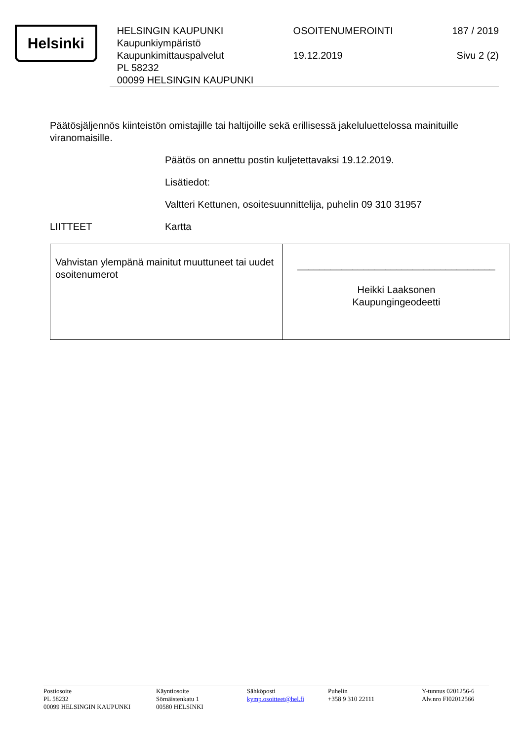Helsinki
HELSINGIN KAUPUNKI
Kaupunkiympäristö
Kaupunkimittauspalvelut
PL 58232
00099 HELSINGIN KAUPUNKI
OSOITENUMEROINTI
19.12.2019
187 / 2019
Sivu 2 (2)
Päätösjäljennös kiinteistön omistajille tai haltijoille sekä erillisessä jakeluluettelossa mainituille viranomaisille.
Päätös on annettu postin kuljetettavaksi 19.12.2019.
Lisätiedot:
Valtteri Kettunen, osoitesuunnittelija, puhelin 09 310 31957
LIITTEET Kartta
| Vahvistan ylempänä mainitut muuttuneet tai uudet osoitenumerot | ____________________________________ Heikki Laaksonen Kaupungingeodeetti |
Postiosoite
PL 58232
00099 HELSINGIN KAUPUNKI
Käyntiosoite
Sörnäistenkatu 1
00580 HELSINKI
Sähköposti
kymp.osoitteet@hel.fi
Puhelin
+358 9 310 22111
Y-tunnus 0201256-6
Alv.nro FI02012566